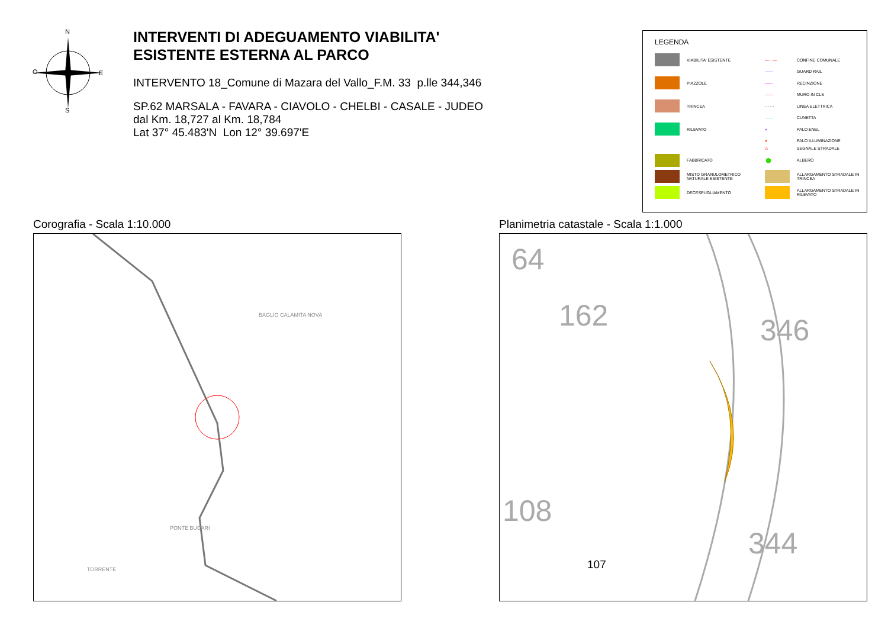N
O
E
S
INTERVENTI DI ADEGUAMENTO VIABILITA'
ESISTENTE ESTERNA AL PARCO
INTERVENTO 18_Comune di Mazara del Vallo_F.M. 33 p.lle 344,346
SP.62 MARSALA - FAVARA - CIAVOLO - CHELBI - CASALE - JUDEO
dal Km. 18,727 al Km. 18,784
Lat 37° 45.483'N Lon 12° 39.697'E
LEGENDA
VIABILITA' ESISTENTE — · — CONFINE COMUNALE —— GUARD RAIL
PIAZZOLE —— RECINZIONE —— MURO IN CLS
TRINCEA - - - - LINEA ELETTRICA —— CUNETTA
RILEVATO ● PALO ENEL ● PALO ILLUMINAZIONE △ SEGNALE STRADALE
FABBRICATO ● ALBERO
MISTO GRANULOMETRICO NATURALE ESISTENTE
ALLARGAMENTO STRADALE IN TRINCEA
DECESPUGLIAMENTO
ALLARGAMENTO STRADALE IN RILEVATO
Corografia - Scala 1:10.000
Planimetria catastale - Scala 1:1.000
BAGLIO CALAMITA NOVA
PONTE BUCARI
TORRENTE
64
162
346
108
344
107